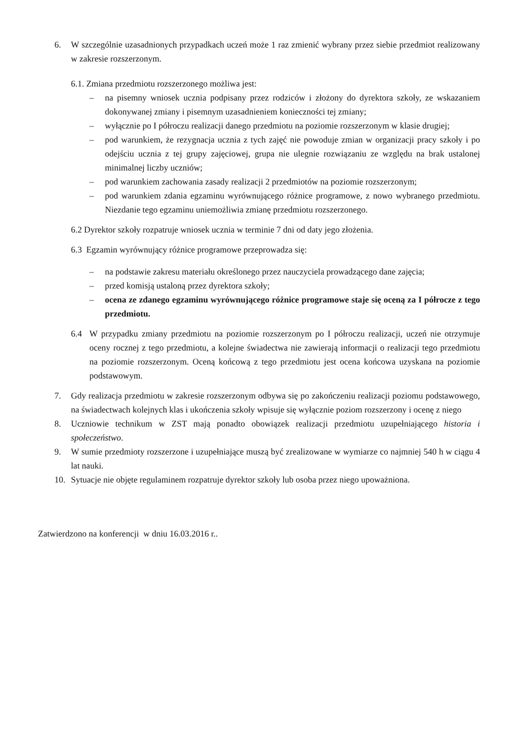6. W szczególnie uzasadnionych przypadkach uczeń może 1 raz zmienić wybrany przez siebie przedmiot realizowany w zakresie rozszerzonym.
6.1. Zmiana przedmiotu rozszerzonego możliwa jest:
– na pisemny wniosek ucznia podpisany przez rodziców i złożony do dyrektora szkoły, ze wskazaniem dokonywanej zmiany i pisemnym uzasadnieniem konieczności tej zmiany;
– wyłącznie po I półroczu realizacji danego przedmiotu na poziomie rozszerzonym w klasie drugiej;
– pod warunkiem, że rezygnacja ucznia z tych zajęć nie powoduje zmian w organizacji pracy szkoły i po odejściu ucznia z tej grupy zajęciowej, grupa nie ulegnie rozwiązaniu ze względu na brak ustalonej minimalnej liczby uczniów;
– pod warunkiem zachowania zasady realizacji 2 przedmiotów na poziomie rozszerzonym;
– pod warunkiem zdania egzaminu wyrównującego różnice programowe, z nowo wybranego przedmiotu. Niezdanie tego egzaminu uniemożliwia zmianę przedmiotu rozszerzonego.
6.2 Dyrektor szkoły rozpatruje wniosek ucznia w terminie 7 dni od daty jego złożenia.
6.3 Egzamin wyrównujący różnice programowe przeprowadza się:
– na podstawie zakresu materiału określonego przez nauczyciela prowadzącego dane zajęcia;
– przed komisją ustaloną przez dyrektora szkoły;
– ocena ze zdanego egzaminu wyrównującego różnice programowe staje się oceną za I półrocze z tego przedmiotu.
6.4 W przypadku zmiany przedmiotu na poziomie rozszerzonym po I półroczu realizacji, uczeń nie otrzymuje oceny rocznej z tego przedmiotu, a kolejne świadectwa nie zawierają informacji o realizacji tego przedmiotu na poziomie rozszerzonym. Oceną końcową z tego przedmiotu jest ocena końcowa uzyskana na poziomie podstawowym.
7. Gdy realizacja przedmiotu w zakresie rozszerzonym odbywa się po zakończeniu realizacji poziomu podstawowego, na świadectwach kolejnych klas i ukończenia szkoły wpisuje się wyłącznie poziom rozszerzony i ocenę z niego
8. Uczniowie technikum w ZST mają ponadto obowiązek realizacji przedmiotu uzupełniającego historia i społeczeństwo.
9. W sumie przedmioty rozszerzone i uzupełniające muszą być zrealizowane w wymiarze co najmniej 540 h w ciągu 4 lat nauki.
10. Sytuacje nie objęte regulaminem rozpatruje dyrektor szkoły lub osoba przez niego upoważniona.
Zatwierdzono na konferencji w dniu 16.03.2016 r..